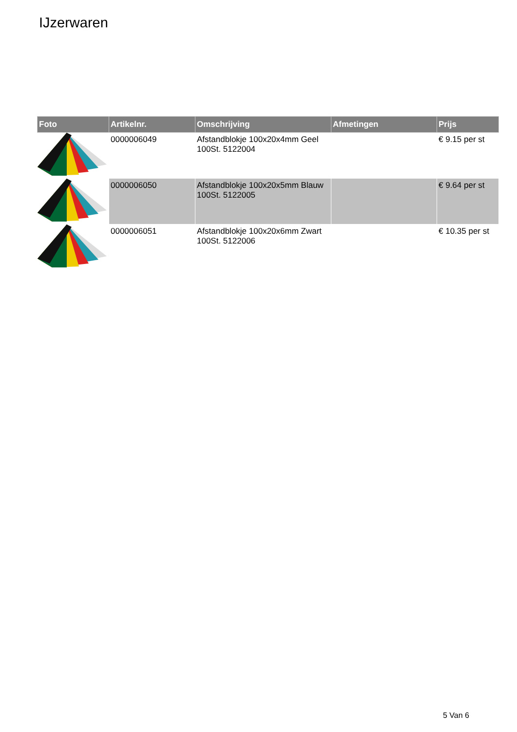IJzerwaren
| Foto | Artikelnr. | Omschrijving | Afmetingen | Prijs |
| --- | --- | --- | --- | --- |
| | 0000006049 | Afstandblokje 100x20x4mm Geel 100St. 5122004 | | € 9.15 per st |
| | 0000006050 | Afstandblokje 100x20x5mm Blauw 100St. 5122005 | | € 9.64 per st |
| | 0000006051 | Afstandblokje 100x20x6mm Zwart 100St. 5122006 | | € 10.35 per st |
5 Van 6